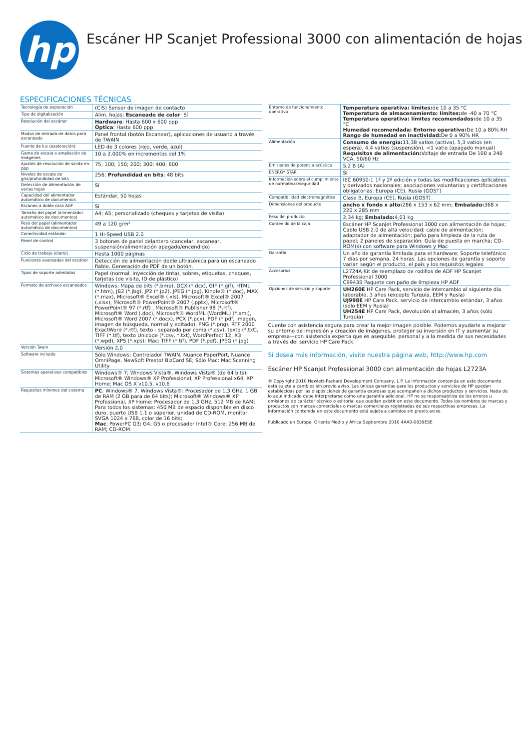hp
Escáner HP Scanjet Professional 3000 con alimentación de hojas
ESPECIFICACIONES TÉCNICAS
| Tecnología de exploración | (CIS) Sensor de imagen de contacto |
| Tipo de digitalización | Alim. hojas; Escaneado de color : Sí |
| Resolución del escáner | Hardware : Hasta 600 x 600 ppp Óptica : Hasta 600 ppp |
| Modos de entrada de datos para escaneado | Panel frontal (botón Escanear), aplicaciones de usuario a través de TWAIN |
| Fuente de luz (exploración) | LED de 3 colores (rojo, verde, azul) |
| Gama de escala o ampliación de imágenes | 10 a 2.000% en incrementos del 1% |
| Ajustes de resolución de salida en ppp | 75; 100; 150; 200; 300; 400; 600 |
| Niveles de escala de gris/profundidad de bits | 256; Profundidad en bits : 48 bits |
| Detección de alimentación de varias hojas | Sí |
| Capacidad del alimentador automático de documentos | Estándar, 50 hojas |
| Escaneo a doble cara ADF | Sí |
| Tamaño del papel (alimentador automático de documentos) | A4; A5; personalizado (cheques y tarjetas de visita) |
| Peso del papel (alimentador automático de documentos) | 49 a 120 g/m² |
| Conectividad estándar | 1 Hi-Speed USB 2.0 |
| Panel de control | 3 botones de panel delantero (cancelar, escanear, suspensión/alimentación apagado/encendido) |
| Ciclo de trabajo (diario) | Hasta 1000 páginas |
| Funciones avanzadas del escáner | Detección de alimentación doble ultrasónica para un escaneado fiable. Generación de PDF de un botón. |
| Tipos de soporte admitidos | Papel (normal, inyección de tinta), sobres, etiquetas, cheques, tarjetas (de visita, ID de plástico) |
| Formato de archivos escaneados | Windows: Mapa de bits (*.bmp), DCX (*.dcx), GIF (*.gif), HTML (*.htm), JB2 (*.jbg), JP2 (*.jp2), JPEG (*.jpg), Kindle® (*.doc), MAX (*.max), Microsoft® Excel® (.xls), Microsoft® Excel® 2007 (.xlsx), Microsoft® PowerPoint® 2007 (.pptx), Microsoft® PowerPoint® 97 (*.rtf) , Microsoft® Publisher 98 (*.rtf), Microsoft® Word (.doc), Microsoft® WordML (WordML) (*.xml), Microsoft® Word 2007 (*.docx), PCX (*.pcx), PDF (*.pdf, imagen, imagen de búsqueda, normal y editado), PNG (*.png), RTF 2000 ExactWord (*.rtf), texto - separado por coma (*.csv), texto (*.txt), TIFF (*.tif), texto Unicode (*.csv, *.txt), WordPerfect 12, X3 (*.wpd), XPS (*.xps); Mac: TIFF (*.tif), PDF (*.pdf), JPEG (*.jpg) |
| Versión Twain | Versión 2,0 |
| Software incluido | Sólo Windows: Controlador TWAIN, Nuance PaperPort, Nuance OmniPage, NewSoft Presto! BizCard SE; Sólo Mac: Mac Scanning Utility |
| Sistemas operativos compatibles | Windows® 7; Windows Vista®, Windows Vista® (de 64 bits); Microsoft® Windows® XP Professional, XP Professional x64, XP Home; Mac OS X v10.5, v10.6 |
| Requisitos mínimos del sistema | PC : Windows® 7, Windows Vista®: Procesador de 1,3 GHz, 1 GB de RAM (2 GB para de 64 bits); Microsoft® Windows® XP Professional, XP Home: Procesador de 1,3 GHz, 512 MB de RAM; Para todos los sistemas: 450 MB de espacio disponible en disco duro, puerto USB 1.1 o superior, unidad de CD-ROM, monitor SVGA 1024 x 768, color de 16 bits; Mac : PowerPC G3; G4; G5 o procesador Intel® Core; 256 MB de RAM; CD-ROM |
| Entorno de funcionamiento operativo | Temperatura operativa: límites: de 10 a 35 °C Temperatura de almacenamiento: límites: de -40 a 70 °C Temperatura operativa: límites recomendados: de 10 a 35 °C Humedad recomendada: Entorno operativo: De 10 a 80% RH Rango de humedad en inactividad: De 0 a 90% HR |
| Alimentación | Consumo de energía: 11,38 vatios (activa), 5,3 vatios (en espera), 4,4 vatios (suspensión), <1 vatio (apagado manual) Requisitos de alimentación: Voltaje de entrada De 100 a 240 VCA, 50/60 Hz |
| Emisiones de potencia acústica | 5,2 B (A) |
| ENERGY STAR | Sí |
| Información sobre el cumplimiento de normativas/seguridad | IEC 60950-1 1ª y 2ª edición y todas las modificaciones aplicables y derivados nacionales; asociaciones voluntarias y certificaciones obligatorias: Europa (CE), Rusia (GOST) |
| Compatibilidad electromagnética | Clase B, Europa (CE), Rusia (GOST) |
| Dimensiones del producto | ancho x fondo x alto: 286 x 153 x 62 mm; Embalado: 368 x 220 x 285 mm |
| Peso del producto | 2,34 kg; Embalado: 4,01 kg |
| Contenido de la caja | Escáner HP Scanjet Professional 3000 con alimentación de hojas; Cable USB 2.0 de alta velocidad; cable de alimentación; adaptador de alimentación; paño para limpieza de la ruta de papel; 2 paneles de separación; Guía de puesta en marcha; CD-ROM(s) con software para Windows y Mac |
| Garantía | Un año de garantía limitada para el hardware; Soporte telefónico 7 días por semana, 24 horas. Las opciones de garantía y soporte varían según el producto, el país y los requisitos legales. |
| Accesorios | L2724A Kit de reemplazo de rodillos de ADF HP Scanjet Professional 3000 C9943B Paquete con paño de limpieza HP ADF |
| Opciones de servicio y soporte | UH260E HP Care Pack, servicio de intercambio al siguiente día laborable, 3 años (excepto Turquía, EEM y Rusia) UJ998E HP Care Pack, servicio de intercambio estándar, 3 años (sólo EEM y Rusia) UH254E HP Care Pack, devolución al almacén, 3 años (sólo Turquía) |
Cuente con asistencia segura para crear la mejor imagen posible. Podemos ayudarle a mejorar su entorno de impresión y creación de imágenes, proteger su inversión en IT y aumentar su empresa—con asistencia experta que es asequible, personal y a la medida de sus necesidades a través del servicio HP Care Pack.
Si desea más información, visite nuestra página web, http://www.hp.com
Escáner HP Scanjet Professional 3000 con alimentación de hojas L2723A
© Copyright 2010 Hewlett-Packard Development Company, L.P. La información contenida en este documento está sujeta a cambios sin previo aviso. Las únicas garantías para los productos y servicios de HP quedan establecidas por las disposiciones de garantía expresas que acompañen a dichos productos y servicios. Nada de lo aquí indicado debe interpretarse como una garantía adicional. HP no se responsabiliza de los errores u omisiones de carácter técnico o editorial que puedan existir en este documento. Todos los nombres de marcas y productos son marcas comerciales o marcas comerciales registradas de sus respectivas empresas. La información contenida en este documento está sujeta a cambios sin previo aviso.
Publicado en Europa, Oriente Medio y África Septiembre 2010 4AA0-0839ESE